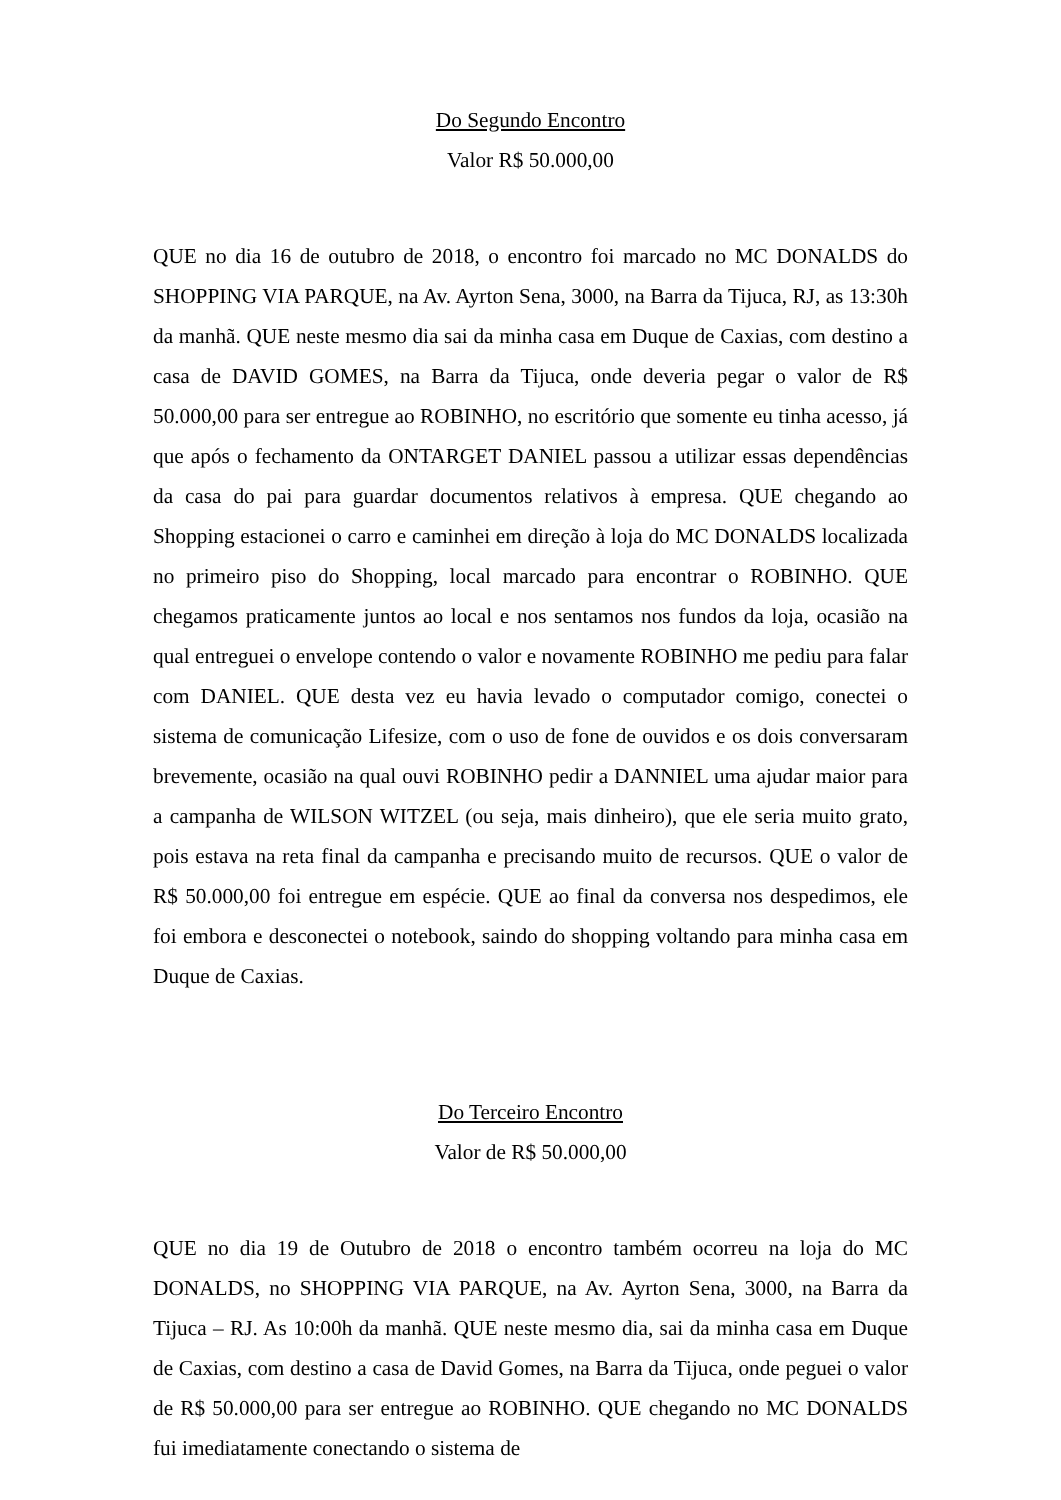Do Segundo Encontro
Valor R$ 50.000,00
QUE no dia 16 de outubro de 2018, o encontro foi marcado no MC DONALDS do SHOPPING VIA PARQUE, na Av. Ayrton Sena, 3000, na Barra da Tijuca, RJ, as 13:30h da manhã. QUE neste mesmo dia sai da minha casa em Duque de Caxias, com destino a casa de DAVID GOMES, na Barra da Tijuca, onde deveria pegar o valor de R$ 50.000,00 para ser entregue ao ROBINHO, no escritório que somente eu tinha acesso, já que após o fechamento da ONTARGET DANIEL passou a utilizar essas dependências da casa do pai para guardar documentos relativos à empresa. QUE chegando ao Shopping estacionei o carro e caminhei em direção à loja do MC DONALDS localizada no primeiro piso do Shopping, local marcado para encontrar o ROBINHO. QUE chegamos praticamente juntos ao local e nos sentamos nos fundos da loja, ocasião na qual entreguei o envelope contendo o valor e novamente ROBINHO me pediu para falar com DANIEL. QUE desta vez eu havia levado o computador comigo, conectei o sistema de comunicação Lifesize, com o uso de fone de ouvidos e os dois conversaram brevemente, ocasião na qual ouvi ROBINHO pedir a DANNIEL uma ajudar maior para a campanha de WILSON WITZEL (ou seja, mais dinheiro), que ele seria muito grato, pois estava na reta final da campanha e precisando muito de recursos. QUE o valor de R$ 50.000,00 foi entregue em espécie. QUE ao final da conversa nos despedimos, ele foi embora e desconectei o notebook, saindo do shopping voltando para minha casa em Duque de Caxias.
Do Terceiro Encontro
Valor de R$ 50.000,00
QUE no dia 19 de Outubro de 2018 o encontro também ocorreu na loja do MC DONALDS, no SHOPPING VIA PARQUE, na Av. Ayrton Sena, 3000, na Barra da Tijuca – RJ. As 10:00h da manhã. QUE neste mesmo dia, sai da minha casa em Duque de Caxias, com destino a casa de David Gomes, na Barra da Tijuca, onde peguei o valor de R$ 50.000,00 para ser entregue ao ROBINHO. QUE chegando no MC DONALDS fui imediatamente conectando o sistema de